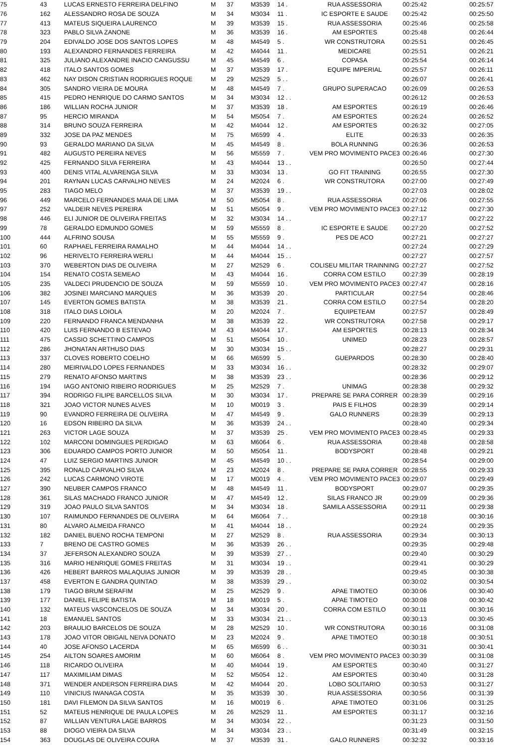| 75 | 43 | LUCAS ERNESTO FERREIRA DELFINO | M | 37 | M3539 | 14 . | RUA ASSESSORIA | 00:25:42 | 00:25:57 |
| 76 | 162 | ALESSANDRO ROSA DE SOUZA | M | 34 | M3034 | 11 . | IC ESPORTE E SAUDE | 00:25:42 | 00:25:50 |
| 77 | 413 | MATEUS SIQUEIRA LAURENCO | M | 39 | M3539 | 15 . | RUA ASSESSORIA | 00:25:46 | 00:25:58 |
| 78 | 323 | PABLO SILVA ZANONE | M | 36 | M3539 | 16 . | AM ESPORTES | 00:25:48 | 00:26:44 |
| 79 | 204 | EDIVALDO JOSE DOS SANTOS LOPES | M | 48 | M4549 | 5 . | WR CONSTRUTORA | 00:25:51 | 00:26:45 |
| 80 | 193 | ALEXANDRO FERNANDES FERREIRA | M | 42 | M4044 | 11 . | MEDICARE | 00:25:51 | 00:26:21 |
| 81 | 325 | JULIANO ALEXANDRE INACIO CANGUSSU | M | 45 | M4549 | 6 . | COPASA | 00:25:54 | 00:26:14 |
| 82 | 418 | ITALO SANTOS GOMES | M | 37 | M3539 | 17 . | EQUIPE IMPERIAL | 00:25:57 | 00:26:11 |
| 83 | 462 | NAY DISON CRISTIAN RODRIGUES ROQUE | M | 29 | M2529 | 5 . . | | 00:26:07 | 00:26:41 |
| 84 | 305 | SANDRO VIEIRA DE MOURA | M | 48 | M4549 | 7 . | GRUPO SUPERACAO | 00:26:09 | 00:26:53 |
| 85 | 415 | PEDRO HENRIQUE DO CARMO SANTOS | M | 34 | M3034 | 12 . . | | 00:26:12 | 00:26:53 |
| 86 | 186 | WILLIAN ROCHA JUNIOR | M | 37 | M3539 | 18 . | AM ESPORTES | 00:26:19 | 00:26:46 |
| 87 | 95 | HERCIO MIRANDA | M | 54 | M5054 | 7 . | AM ESPORTES | 00:26:24 | 00:26:52 |
| 88 | 314 | BRUNO SOUZA FERREIRA | M | 42 | M4044 | 12 . | AM ESPORTES | 00:26:32 | 00:27:05 |
| 89 | 332 | JOSE DA PAZ MENDES | M | 75 | M6599 | 4 . | ELITE | 00:26:33 | 00:26:35 |
| 90 | 93 | GERALDO MARIANO DA SILVA | M | 45 | M4549 | 8 . | BOLA RUNNING | 00:26:36 | 00:26:53 |
| 91 | 482 | AUGUSTO PEREIRA NEVES | M | 56 | M5559 | 7 . | VEM PRO MOVIMENTO PACE3 | 00:26:46 | 00:27:30 |
| 92 | 425 | FERNANDO SILVA FERREIRA | M | 43 | M4044 | 13 . . | | 00:26:50 | 00:27:44 |
| 93 | 400 | DENIS VITAL ALVARENGA SILVA | M | 33 | M3034 | 13 . | GO FIT TRAINING | 00:26:55 | 00:27:30 |
| 94 | 201 | RAYNAN LUCAS CARVALHO NEVES | M | 24 | M2024 | 6 . | WR CONSTRUTORA | 00:27:00 | 00:27:49 |
| 95 | 283 | TIAGO MELO | M | 37 | M3539 | 19 . . | | 00:27:03 | 00:28:02 |
| 96 | 449 | MARCELO FERNANDES MAIA DE LIMA | M | 50 | M5054 | 8 . | RUA ASSESSORIA | 00:27:06 | 00:27:55 |
| 97 | 252 | VALDEIR NEVES PEREIRA | M | 51 | M5054 | 9 . | VEM PRO MOVIMENTO PACE3 | 00:27:12 | 00:27:30 |
| 98 | 446 | ELI JUNIOR DE OLIVEIRA FREITAS | M | 32 | M3034 | 14 . . | | 00:27:17 | 00:27:22 |
| 99 | 78 | GERALDO EDMUNDO GOMES | M | 59 | M5559 | 8 . | IC ESPORTE E SAUDE | 00:27:20 | 00:27:52 |
| 100 | 444 | ALFRINO SOUSA | M | 55 | M5559 | 9 . | PES DE ACO | 00:27:21 | 00:27:27 |
| 101 | 60 | RAPHAEL FERREIRA RAMALHO | M | 44 | M4044 | 14 . . | | 00:27:24 | 00:27:29 |
| 102 | 96 | HERIVELTO FERREIRA WERLI | M | 44 | M4044 | 15 . . | | 00:27:27 | 00:27:57 |
| 103 | 370 | WEBERTON DIAS DE OLIVEIRA | M | 27 | M2529 | 6 . | COLISEU MILITAR TRAINNING | 00:27:27 | 00:27:52 |
| 104 | 154 | RENATO COSTA SEMEAO | M | 43 | M4044 | 16 . | CORRA COM ESTILO | 00:27:39 | 00:28:19 |
| 105 | 235 | VALDECI PRUDENCIO DE SOUZA | M | 59 | M5559 | 10 . | VEM PRO MOVIMENTO PACE3 | 00:27:47 | 00:28:16 |
| 106 | 382 | JOSINEI MARCIANO MARQUES | M | 36 | M3539 | 20 . | PARTICULAR | 00:27:54 | 00:28:46 |
| 107 | 145 | EVERTON GOMES BATISTA | M | 38 | M3539 | 21 . | CORRA COM ESTILO | 00:27:54 | 00:28:20 |
| 108 | 318 | ITALO DIAS LOIOLA | M | 20 | M2024 | 7 . | EQUIPETEAM | 00:27:57 | 00:28:49 |
| 109 | 220 | FERNANDO FRANCA MENDANHA | M | 38 | M3539 | 22 . | WR CONSTRUTORA | 00:27:58 | 00:29:17 |
| 110 | 420 | LUIS FERNANDO B ESTEVAO | M | 43 | M4044 | 17 . | AM ESPORTES | 00:28:13 | 00:28:34 |
| 111 | 475 | CASSIO SCHETTINO CAMPOS | M | 51 | M5054 | 10 . | UNIMED | 00:28:23 | 00:28:57 |
| 112 | 286 | JHONATAN ARTHUSO DIAS | M | 30 | M3034 | 15 . . | | 00:28:27 | 00:29:31 |
| 113 | 337 | CLOVES ROBERTO COELHO | M | 66 | M6599 | 5 . | GUEPARDOS | 00:28:30 | 00:28:40 |
| 114 | 280 | MEIRIVALDO LOPES FERNANDES | M | 33 | M3034 | 16 . . | | 00:28:32 | 00:29:07 |
| 115 | 279 | RENATO AFONSO MARTINS | M | 38 | M3539 | 23 . . | | 00:28:36 | 00:29:12 |
| 116 | 194 | IAGO ANTONIO RIBEIRO RODRIGUES | M | 25 | M2529 | 7 . | UNIMAG | 00:28:38 | 00:29:32 |
| 117 | 394 | RODRIGO FILIPE BARCELLOS SILVA | M | 30 | M3034 | 17 . | PREPARE SE PARA CORRER | 00:28:39 | 00:29:16 |
| 118 | 321 | JOAO VICTOR NUNES ALVES | M | 10 | M0019 | 3 . | PAIS E FILHOS | 00:28:39 | 00:29:14 |
| 119 | 90 | EVANDRO FERREIRA DE OLIVEIRA | M | 47 | M4549 | 9 . | GALO RUNNERS | 00:28:39 | 00:29:13 |
| 120 | 16 | EDSON RIBEIRO DA SILVA | M | 36 | M3539 | 24 . . | | 00:28:40 | 00:29:34 |
| 121 | 263 | VICTOR LAGE SOUZA | M | 37 | M3539 | 25 . | VEM PRO MOVIMENTO PACE3 | 00:28:45 | 00:29:33 |
| 122 | 102 | MARCONI DOMINGUES PERDIGAO | M | 63 | M6064 | 6 . | RUA ASSESSORIA | 00:28:48 | 00:28:58 |
| 123 | 306 | EDUARDO CAMPOS PORTO JUNIOR | M | 50 | M5054 | 11 . | BODYSPORT | 00:28:48 | 00:29:21 |
| 124 | 47 | LUIZ SERGIO MARTINS JUNIOR | M | 45 | M4549 | 10 . . | | 00:28:54 | 00:29:00 |
| 125 | 395 | RONALD CARVALHO SILVA | M | 23 | M2024 | 8 . | PREPARE SE PARA CORRER | 00:28:55 | 00:29:33 |
| 126 | 242 | LUCAS CARMONO VIROTE | M | 17 | M0019 | 4 . | VEM PRO MOVIMENTO PACE3 | 00:29:07 | 00:29:49 |
| 127 | 390 | NEUBER CAMPOS FRANCO | M | 48 | M4549 | 11 . | BODYSPORT | 00:29:07 | 00:29:35 |
| 128 | 361 | SILAS MACHADO FRANCO JUNIOR | M | 47 | M4549 | 12 . | SILAS FRANCO JR | 00:29:09 | 00:29:36 |
| 129 | 319 | JOAO PAULO SILVA SANTOS | M | 34 | M3034 | 18 . | SAMILA ASSESSORIA | 00:29:11 | 00:29:38 |
| 130 | 107 | RAIMUNDO FERNANDES DE OLIVEIRA | M | 64 | M6064 | 7 . . | | 00:29:18 | 00:30:16 |
| 131 | 80 | ALVARO ALMEIDA FRANCO | M | 41 | M4044 | 18 . . | | 00:29:24 | 00:29:35 |
| 132 | 182 | DANIEL BUENO ROCHA TEMPONI | M | 27 | M2529 | 8 . | RUA ASSESSORIA | 00:29:34 | 00:30:13 |
| 133 | 7 | BRENO DE CASTRO GOMES | M | 36 | M3539 | 26 . . | | 00:29:35 | 00:29:48 |
| 134 | 37 | JEFERSON ALEXANDRO SOUZA | M | 39 | M3539 | 27 . . | | 00:29:40 | 00:30:29 |
| 135 | 316 | MARIO HENRIQUE GOMES FREITAS | M | 31 | M3034 | 19 . . | | 00:29:41 | 00:30:29 |
| 136 | 426 | HEBERT BARROS MALAQUIAS JUNIOR | M | 39 | M3539 | 28 . . | | 00:29:45 | 00:30:38 |
| 137 | 458 | EVERTON E GANDRA QUINTAO | M | 38 | M3539 | 29 . . | | 00:30:02 | 00:30:54 |
| 138 | 179 | TIAGO BRUM SERAFIM | M | 25 | M2529 | 9 . | APAE TIMOTEO | 00:30:06 | 00:30:40 |
| 139 | 177 | DANIEL FELIPE BATISTA | M | 18 | M0019 | 5 . | APAE TIMOTEO | 00:30:08 | 00:30:42 |
| 140 | 132 | MATEUS VASCONCELOS DE SOUZA | M | 34 | M3034 | 20 . | CORRA COM ESTILO | 00:30:11 | 00:30:16 |
| 141 | 18 | EMANUEL SANTOS | M | 33 | M3034 | 21 . . | | 00:30:13 | 00:30:45 |
| 142 | 203 | BRAULIO BARCELOS DE SOUZA | M | 28 | M2529 | 10 . | WR CONSTRUTORA | 00:30:16 | 00:31:08 |
| 143 | 178 | JOAO VITOR OBIGAIL NEIVA DONATO | M | 23 | M2024 | 9 . | APAE TIMOTEO | 00:30:18 | 00:30:51 |
| 144 | 40 | JOSE AFONSO LACERDA | M | 65 | M6599 | 6 . . | | 00:30:31 | 00:30:41 |
| 145 | 254 | AILTON SOARES AMORIM | M | 60 | M6064 | 8 . | VEM PRO MOVIMENTO PACE3 | 00:30:39 | 00:31:08 |
| 146 | 118 | RICARDO OLIVEIRA | M | 40 | M4044 | 19 . | AM ESPORTES | 00:30:40 | 00:31:27 |
| 147 | 117 | MAXIMILIAM DIMAS | M | 52 | M5054 | 12 . | AM ESPORTES | 00:30:40 | 00:31:28 |
| 148 | 371 | WENDER ANDERSON FERREIRA DIAS | M | 42 | M4044 | 20 . | LOBO SOLITARIO | 00:30:53 | 00:31:27 |
| 149 | 110 | VINICIUS IWANAGA COSTA | M | 35 | M3539 | 30 . | RUA ASSESSORIA | 00:30:56 | 00:31:39 |
| 150 | 181 | DAVI FILEMON DA SILVA SANTOS | M | 16 | M0019 | 6 . | APAE TIMOTEO | 00:31:06 | 00:31:25 |
| 151 | 52 | MATEUS HENRIQUE DE PAULA LOPES | M | 26 | M2529 | 11 . | AM ESPORTES | 00:31:17 | 00:32:16 |
| 152 | 87 | WILLIAN VENTURA LAGE BARROS | M | 34 | M3034 | 22 . . | | 00:31:23 | 00:31:50 |
| 153 | 88 | DIOGO VIEIRA DA SILVA | M | 34 | M3034 | 23 . . | | 00:31:49 | 00:32:15 |
| 154 | 363 | DOUGLAS DE OLIVEIRA COURA | M | 37 | M3539 | 31 . | GALO RUNNERS | 00:32:32 | 00:33:16 |